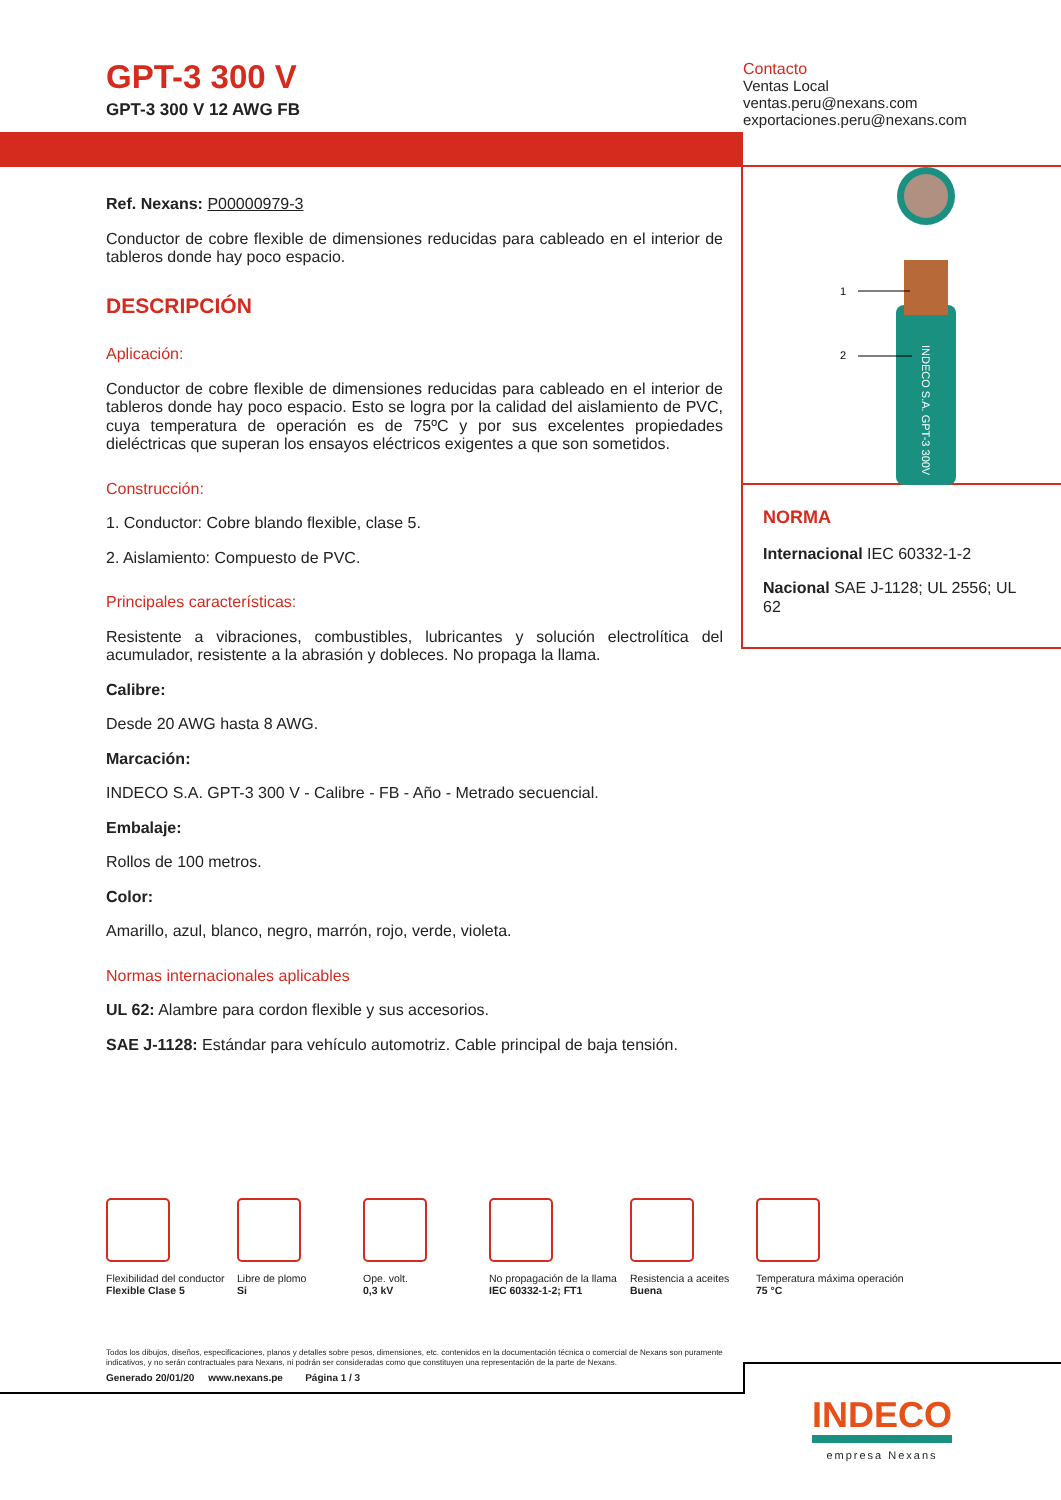GPT-3 300 V
GPT-3 300 V 12 AWG FB
Contacto
Ventas Local
ventas.peru@nexans.com
exportaciones.peru@nexans.com
1
2
INDECO S.A. GPT-3 300V
Ref. Nexans: P00000979-3
Conductor de cobre flexible de dimensiones reducidas para cableado en el interior de tableros donde hay poco espacio.
DESCRIPCIÓN
Aplicación:
Conductor de cobre flexible de dimensiones reducidas para cableado en el interior de tableros donde hay poco espacio. Esto se logra por la calidad del aislamiento de PVC, cuya temperatura de operación es de 75ºC y por sus excelentes propiedades dieléctricas que superan los ensayos eléctricos exigentes a que son sometidos.
Construcción:
1. Conductor: Cobre blando flexible, clase 5.
2. Aislamiento: Compuesto de PVC.
Principales características:
Resistente a vibraciones, combustibles, lubricantes y solución electrolítica del acumulador, resistente a la abrasión y dobleces. No propaga la llama.
Calibre:
Desde 20 AWG hasta 8 AWG.
Marcación:
INDECO S.A. GPT-3 300 V - Calibre - FB - Año - Metrado secuencial.
Embalaje:
Rollos de 100 metros.
Color:
Amarillo, azul, blanco, negro, marrón, rojo, verde, violeta.
Normas internacionales aplicables
UL 62: Alambre para cordon flexible y sus accesorios.
SAE J-1128: Estándar para vehículo automotriz. Cable principal de baja tensión.
NORMA
Internacional IEC 60332-1-2
Nacional SAE J-1128; UL 2556; UL 62
Flexibilidad del conductor
Flexible Clase 5
Libre de plomo
Si
Ope. volt.
0,3 kV
No propagación de la llama
IEC 60332-1-2; FT1
Resistencia a aceites
Buena
Temperatura máxima operación
75 °C
Todos los dibujos, diseños, especificaciones, planos y detalles sobre pesos, dimensiones, etc. contenidos en la documentación técnica o comercial de Nexans son puramente indicativos, y no serán contractuales para Nexans, ni podrán ser consideradas como que constituyen una representación de la parte de Nexans.
Generado 20/01/20 www.nexans.pe Página 1 / 3
INDECO
empresa Nexans